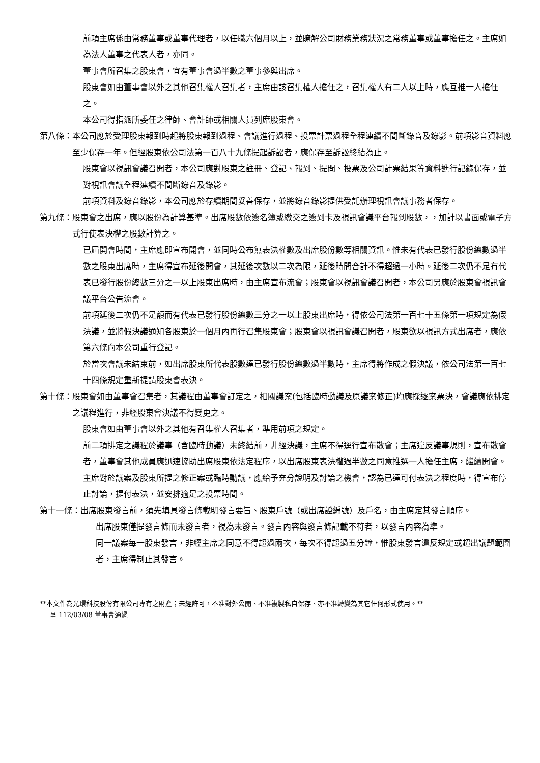前項主席係由常務董事或董事代理者，以任職六個月以上，並瞭解公司財務業務狀況之常務董事或董事擔任之。主席如為法人董事之代表人者，亦同。
董事會所召集之股東會，宜有董事會過半數之董事參與出席。
股東會如由董事會以外之其他召集權人召集者，主席由該召集權人擔任之，召集權人有二人以上時，應互推一人擔任之。
本公司得指派所委任之律師、會計師或相關人員列席股東會。
第八條： 本公司應於受理股東報到時起將股東報到過程、會議進行過程、投票計票過程全程連續不間斷錄音及錄影。前項影音資料應至少保存一年。但經股東依公司法第一百八十九條提起訴訟者，應保存至訴訟終結為止。
股東會以視訊會議召開者，本公司應對股東之註冊、登記、報到、提問、投票及公司計票結果等資料進行記錄保存，並對視訊會議全程連續不間斷錄音及錄影。
前項資料及錄音錄影，本公司應於存續期間妥善保存，並將錄音錄影提供受託辦理視訊會議事務者保存。
第九條： 股東會之出席，應以股份為計算基準。出席股數依簽名簿或繳交之簽到卡及視訊會議平台報到股數，，加計以書面或電子方式行使表決權之股數計算之。
已屆開會時間，主席應即宣布開會，並同時公布無表決權數及出席股份數等相關資訊。惟未有代表已發行股份總數過半數之股東出席時，主席得宣布延後開會，其延後次數以二次為限，延後時間合計不得超過一小時。延後二次仍不足有代表已發行股份總數三分之一以上股東出席時，由主席宣布流會；股東會以視訊會議召開者，本公司另應於股東會視訊會議平台公告流會。
前項延後二次仍不足額而有代表已發行股份總數三分之一以上股東出席時，得依公司法第一百七十五條第一項規定為假決議，並將假決議通知各股東於一個月內再行召集股東會；股東會以視訊會議召開者，股東欲以視訊方式出席者，應依第六條向本公司重行登記。
於當次會議未結束前，如出席股東所代表股數達已發行股份總數過半數時，主席得將作成之假決議，依公司法第一百七十四條規定重新提請股東會表決。
第十條： 股東會如由董事會召集者，其議程由董事會訂定之，相關議案(包括臨時動議及原議案修正)均應採逐案票決，會議應依排定之議程進行，非經股東會決議不得變更之。
股東會如由董事會以外之其他有召集權人召集者，準用前項之規定。
前二項排定之議程於議事（含臨時動議）未終結前，非經決議，主席不得逕行宣布散會；主席違反議事規則，宣布散會者，董事會其他成員應迅速協助出席股東依法定程序，以出席股東表決權過半數之同意推選一人擔任主席，繼續開會。
主席對於議案及股東所提之修正案或臨時動議，應給予充分說明及討論之機會，認為已達可付表決之程度時，得宣布停止討論，提付表決，並安排適足之投票時間。
第十一條： 出席股東發言前，須先填具發言條載明發言要旨、股東戶號（或出席證編號）及戶名，由主席定其發言順序。
出席股東僅提發言條而未發言者，視為未發言。發言內容與發言條記載不符者，以發言內容為準。
同一議案每一股東發言，非經主席之同意不得超過兩次，每次不得超過五分鐘，惟股東發言違反規定或超出議題範圍者，主席得制止其發言。
**本文件為光環科技股份有限公司專有之財產；未經許可，不准對外公開、不准複製私自保存、亦不准轉變為其它任何形式使用。**
呈 112/03/08 董事會通過